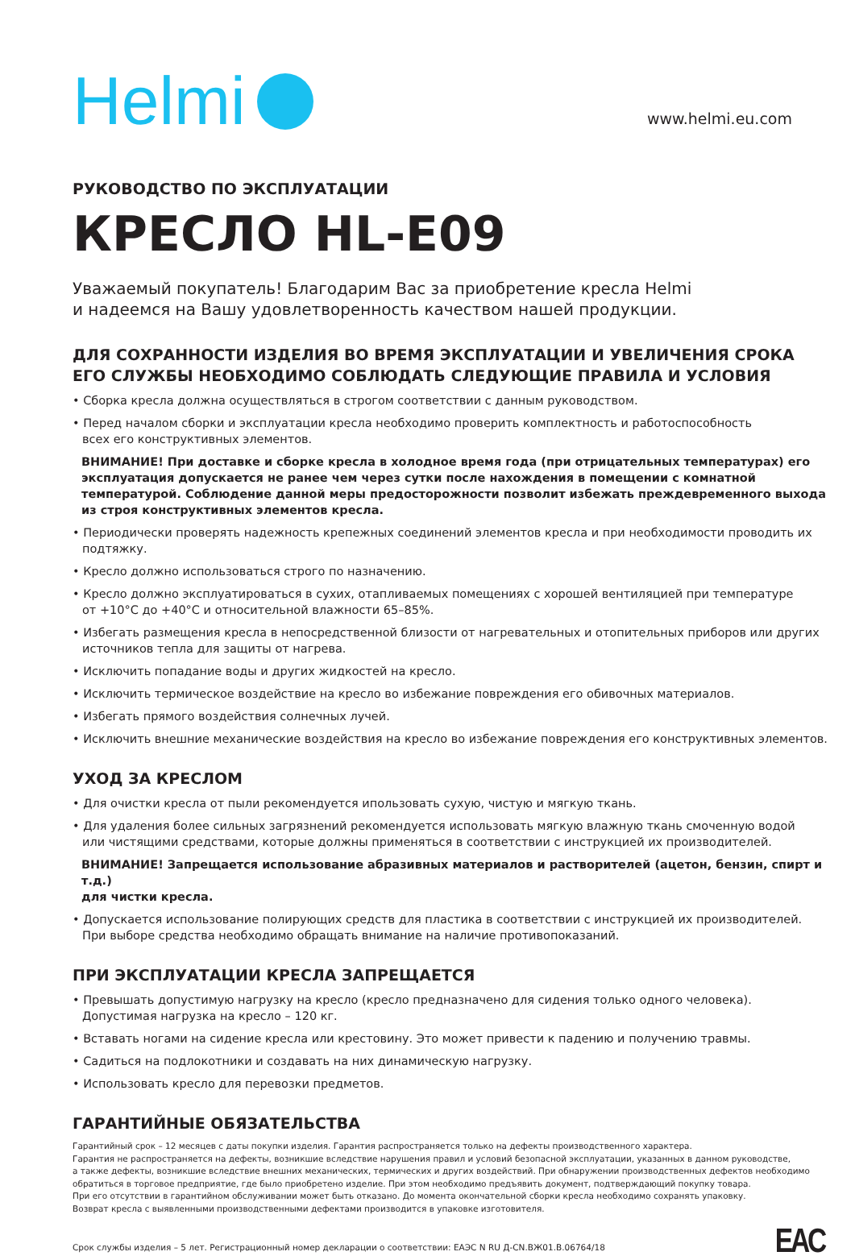Helmi
www.helmi.eu.com
РУКОВОДСТВО ПО ЭКСПЛУАТАЦИИ
КРЕСЛО HL-E09
Уважаемый покупатель! Благодарим Вас за приобретение кресла Helmi
и надеемся на Вашу удовлетворенность качеством нашей продукции.
ДЛЯ СОХРАННОСТИ ИЗДЕЛИЯ ВО ВРЕМЯ ЭКСПЛУАТАЦИИ И УВЕЛИЧЕНИЯ СРОКА
ЕГО СЛУЖБЫ НЕОБХОДИМО СОБЛЮДАТЬ СЛЕДУЮЩИЕ ПРАВИЛА И УСЛОВИЯ
• Сборка кресла должна осуществляться в строгом соответствии с данным руководством.
• Перед началом сборки и эксплуатации кресла необходимо проверить комплектность и работоспособность
всех его конструктивных элементов.
ВНИМАНИЕ! При доставке и сборке кресла в холодное время года (при отрицательных температурах) его эксплуатация допускается не ранее чем через сутки после нахождения в помещении с комнатной температурой. Соблюдение данной меры предосторожности позволит избежать преждевременного выхода из строя конструктивных элементов кресла.
• Периодически проверять надежность крепежных соединений элементов кресла и при необходимости проводить их подтяжку.
• Кресло должно использоваться строго по назначению.
• Кресло должно эксплуатироваться в сухих, отапливаемых помещениях с хорошей вентиляцией при температуре
от +10°C до +40°C и относительной влажности 65–85%.
• Избегать размещения кресла в непосредственной близости от нагревательных и отопительных приборов или других
источников тепла для защиты от нагрева.
• Исключить попадание воды и других жидкостей на кресло.
• Исключить термическое воздействие на кресло во избежание повреждения его обивочных материалов.
• Избегать прямого воздействия солнечных лучей.
• Исключить внешние механические воздействия на кресло во избежание повреждения его конструктивных элементов.
УХОД ЗА КРЕСЛОМ
• Для очистки кресла от пыли рекомендуется ипользовать сухую, чистую и мягкую ткань.
• Для удаления более сильных загрязнений рекомендуется использовать мягкую влажную ткань смоченную водой
или чистящими средствами, которые должны применяться в соответствии с инструкцией их производителей.
ВНИМАНИЕ! Запрещается использование абразивных материалов и растворителей (ацетон, бензин, спирт и т.д.)
для чистки кресла.
• Допускается использование полирующих средств для пластика в соответствии с инструкцией их производителей.
При выборе средства необходимо обращать внимание на наличие противопоказаний.
ПРИ ЭКСПЛУАТАЦИИ КРЕСЛА ЗАПРЕЩАЕТСЯ
• Превышать допустимую нагрузку на кресло (кресло предназначено для сидения только одного человека).
Допустимая нагрузка на кресло – 120 кг.
• Вставать ногами на сидение кресла или крестовину. Это может привести к падению и получению травмы.
• Садиться на подлокотники и создавать на них динамическую нагрузку.
• Использовать кресло для перевозки предметов.
ГАРАНТИЙНЫЕ ОБЯЗАТЕЛЬСТВА
Гарантийный срок – 12 месяцев с даты покупки изделия. Гарантия распространяется только на дефекты производственного характера.
Гарантия не распространяется на дефекты, возникшие вследствие нарушения правил и условий безопасной эксплуатации, указанных в данном руководстве,
а также дефекты, возникшие вследствие внешних механических, термических и других воздействий. При обнаружении производственных дефектов необходимо
обратиться в торговое предприятие, где было приобретено изделие. При этом необходимо предъявить документ, подтверждающий покупку товара.
При его отсутствии в гарантийном обслуживании может быть отказано. До момента окончательной сборки кресла необходимо сохранять упаковку.
Возврат кресла с выявленными производственными дефектами производится в упаковке изготовителя.
Срок службы изделия – 5 лет. Регистрационный номер декларации о соответствии: ЕАЭС N RU Д-CN.ВЖ01.В.06764/18
EAC